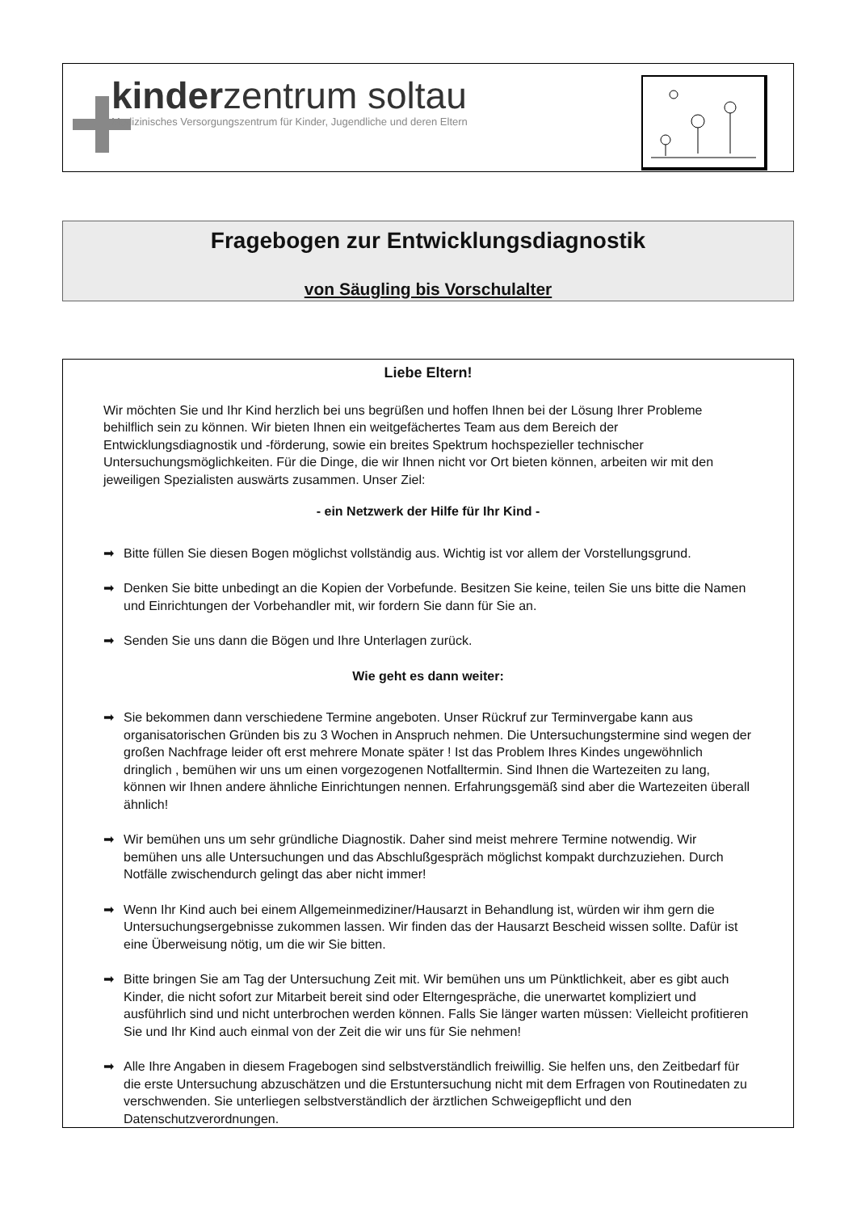kinderzentrum soltau
Medizinisches Versorgungszentrum für Kinder, Jugendliche und deren Eltern
Fragebogen zur Entwicklungsdiagnostik
von Säugling bis Vorschulalter
Liebe Eltern!
Wir möchten Sie und Ihr Kind herzlich bei uns begrüßen und hoffen Ihnen bei der Lösung Ihrer Probleme behilflich sein zu können. Wir bieten Ihnen ein weitgefächertes Team aus dem Bereich der Entwicklungsdiagnostik und -förderung, sowie ein breites Spektrum hochspezieller technischer Untersuchungsmöglichkeiten. Für die Dinge, die wir Ihnen nicht vor Ort bieten können, arbeiten wir mit den jeweiligen Spezialisten auswärts zusammen. Unser Ziel:
- ein Netzwerk der Hilfe für Ihr Kind -
➡ Bitte füllen Sie diesen Bogen möglichst vollständig aus. Wichtig ist vor allem der Vorstellungsgrund.
➡ Denken Sie bitte unbedingt an die Kopien der Vorbefunde. Besitzen Sie keine, teilen Sie uns bitte die Namen und Einrichtungen der Vorbehandler mit, wir fordern Sie dann für Sie an.
➡ Senden Sie uns dann die Bögen und Ihre Unterlagen zurück.
Wie geht es dann weiter:
➡ Sie bekommen dann verschiedene Termine angeboten. Unser Rückruf zur Terminvergabe kann aus organisatorischen Gründen bis zu 3 Wochen in Anspruch nehmen. Die Untersuchungstermine sind wegen der großen Nachfrage leider oft erst mehrere Monate später ! Ist das Problem Ihres Kindes ungewöhnlich dringlich , bemühen wir uns um einen vorgezogenen Notfalltermin. Sind Ihnen die Wartezeiten zu lang, können wir Ihnen andere ähnliche Einrichtungen nennen. Erfahrungsgemäß sind aber die Wartezeiten überall ähnlich!
➡ Wir bemühen uns um sehr gründliche Diagnostik. Daher sind meist mehrere Termine notwendig. Wir bemühen uns alle Untersuchungen und das Abschlußgespräch möglichst kompakt durchzuziehen. Durch Notfälle zwischendurch gelingt das aber nicht immer!
➡ Wenn Ihr Kind auch bei einem Allgemeinmediziner/Hausarzt in Behandlung ist, würden wir ihm gern die Untersuchungsergebnisse zukommen lassen. Wir finden das der Hausarzt Bescheid wissen sollte. Dafür ist eine Überweisung nötig, um die wir Sie bitten.
➡ Bitte bringen Sie am Tag der Untersuchung Zeit mit. Wir bemühen uns um Pünktlichkeit, aber es gibt auch Kinder, die nicht sofort zur Mitarbeit bereit sind oder Elterngespräche, die unerwartet kompliziert und ausführlich sind und nicht unterbrochen werden können. Falls Sie länger warten müssen: Vielleicht profitieren Sie und Ihr Kind auch einmal von der Zeit die wir uns für Sie nehmen!
➡ Alle Ihre Angaben in diesem Fragebogen sind selbstverständlich freiwillig. Sie helfen uns, den Zeitbedarf für die erste Untersuchung abzuschätzen und die Erstuntersuchung nicht mit dem Erfragen von Routinedaten zu verschwenden. Sie unterliegen selbstverständlich der ärztlichen Schweigepflicht und den Datenschutzverordnungen.